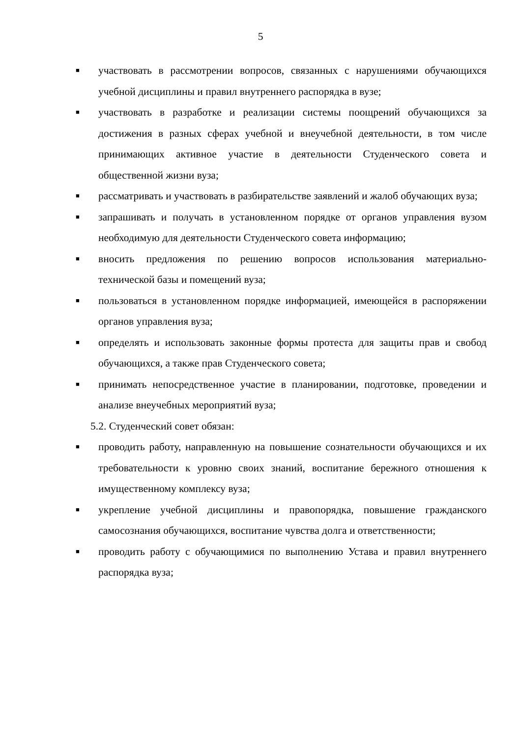5
■
участвовать в рассмотрении вопросов, связанных с нарушениями обучающихся учебной дисциплины и правил внутреннего распорядка в вузе;
■
участвовать в разработке и реализации системы поощрений обучающихся за достижения в разных сферах учебной и внеучебной деятельности, в том числе принимающих активное участие в деятельности Студенческого совета и общественной жизни вуза;
■
рассматривать и участвовать в разбирательстве заявлений и жалоб обучающих вуза;
■
запрашивать и получать в установленном порядке от органов управления вузом необходимую для деятельности Студенческого совета информацию;
■
вносить предложения по решению вопросов использования материально-технической базы и помещений вуза;
■
пользоваться в установленном порядке информацией, имеющейся в распоряжении органов управления вуза;
■
определять и использовать законные формы протеста для защиты прав и свобод обучающихся, а также прав Студенческого совета;
■
принимать непосредственное участие в планировании, подготовке, проведении и анализе внеучебных мероприятий вуза;
5.2. Студенческий совет обязан:
■
проводить работу, направленную на повышение сознательности обучающихся и их требовательности к уровню своих знаний, воспитание бережного отношения к имущественному комплексу вуза;
■
укрепление учебной дисциплины и правопорядка, повышение гражданского самосознания обучающихся, воспитание чувства долга и ответственности;
■
проводить работу с обучающимися по выполнению Устава и правил внутреннего распорядка вуза;